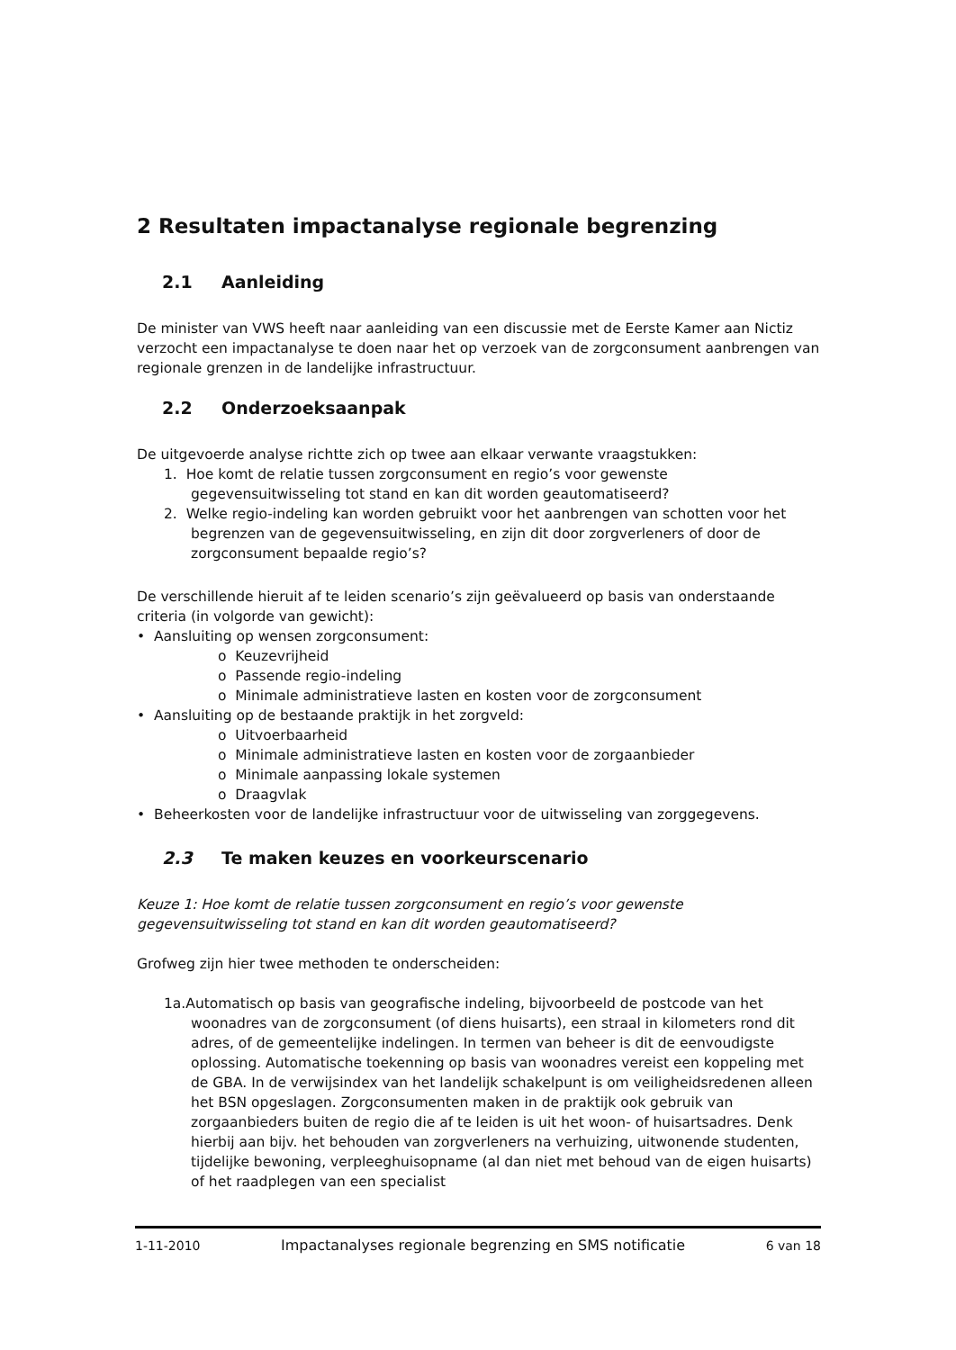2 Resultaten impactanalyse regionale begrenzing
2.1 Aanleiding
De minister van VWS heeft naar aanleiding van een discussie met de Eerste Kamer aan Nictiz verzocht een impactanalyse te doen naar het op verzoek van de zorgconsument aanbrengen van regionale grenzen in de landelijke infrastructuur.
2.2 Onderzoeksaanpak
De uitgevoerde analyse richtte zich op twee aan elkaar verwante vraagstukken:
1. Hoe komt de relatie tussen zorgconsument en regio’s voor gewenste gegevensuitwisseling tot stand en kan dit worden geautomatiseerd?
2. Welke regio-indeling kan worden gebruikt voor het aanbrengen van schotten voor het begrenzen van de gegevensuitwisseling, en zijn dit door zorgverleners of door de zorgconsument bepaalde regio’s?
De verschillende hieruit af te leiden scenario’s zijn geëvalueerd op basis van onderstaande criteria (in volgorde van gewicht):
• Aansluiting op wensen zorgconsument:
o Keuzevrijheid
o Passende regio-indeling
o Minimale administratieve lasten en kosten voor de zorgconsument
• Aansluiting op de bestaande praktijk in het zorgveld:
o Uitvoerbaarheid
o Minimale administratieve lasten en kosten voor de zorgaanbieder
o Minimale aanpassing lokale systemen
o Draagvlak
• Beheerkosten voor de landelijke infrastructuur voor de uitwisseling van zorggegevens.
2.3 Te maken keuzes en voorkeurscenario
Keuze 1: Hoe komt de relatie tussen zorgconsument en regio’s voor gewenste gegevensuitwisseling tot stand en kan dit worden geautomatiseerd?
Grofweg zijn hier twee methoden te onderscheiden:
1a.Automatisch op basis van geografische indeling, bijvoorbeeld de postcode van het woonadres van de zorgconsument (of diens huisarts), een straal in kilometers rond dit adres, of de gemeentelijke indelingen. In termen van beheer is dit de eenvoudigste oplossing. Automatische toekenning op basis van woonadres vereist een koppeling met de GBA. In de verwijsindex van het landelijk schakelpunt is om veiligheidsredenen alleen het BSN opgeslagen. Zorgconsumenten maken in de praktijk ook gebruik van zorgaanbieders buiten de regio die af te leiden is uit het woon- of huisartsadres. Denk hierbij aan bijv. het behouden van zorgverleners na verhuizing, uitwonende studenten, tijdelijke bewoning, verpleeghuisopname (al dan niet met behoud van de eigen huisarts) of het raadplegen van een specialist
1-11-2010 Impactanalyses regionale begrenzing en SMS notificatie 6 van 18